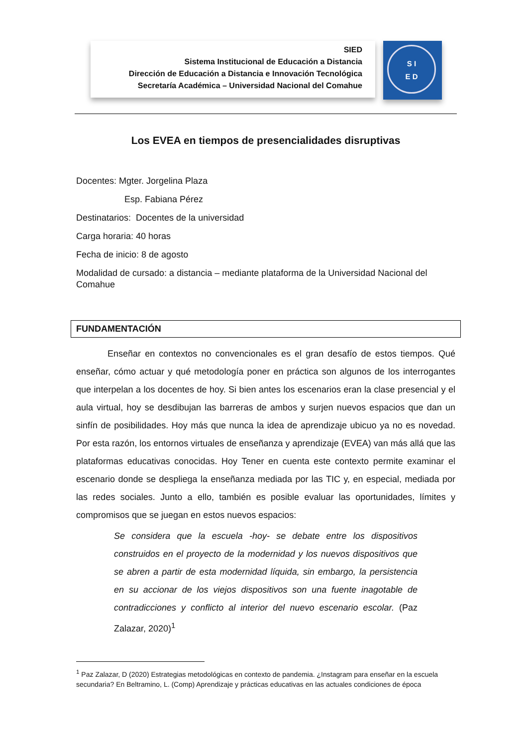SIED
Sistema Institucional de Educación a Distancia
Dirección de Educación a Distancia e Innovación Tecnológica
Secretaría Académica – Universidad Nacional del Comahue
S I
E D
Los EVEA en tiempos de presencialidades disruptivas
Docentes: Mgter. Jorgelina Plaza
Esp. Fabiana Pérez
Destinatarios: Docentes de la universidad
Carga horaria: 40 horas
Fecha de inicio: 8 de agosto
Modalidad de cursado: a distancia – mediante plataforma de la Universidad Nacional del Comahue
FUNDAMENTACIÓN
Enseñar en contextos no convencionales es el gran desafío de estos tiempos. Qué enseñar, cómo actuar y qué metodología poner en práctica son algunos de los interrogantes que interpelan a los docentes de hoy. Si bien antes los escenarios eran la clase presencial y el aula virtual, hoy se desdibujan las barreras de ambos y surjen nuevos espacios que dan un sinfín de posibilidades. Hoy más que nunca la idea de aprendizaje ubicuo ya no es novedad. Por esta razón, los entornos virtuales de enseñanza y aprendizaje (EVEA) van más allá que las plataformas educativas conocidas. Hoy Tener en cuenta este contexto permite examinar el escenario donde se despliega la enseñanza mediada por las TIC y, en especial, mediada por las redes sociales. Junto a ello, también es posible evaluar las oportunidades, límites y compromisos que se juegan en estos nuevos espacios:
Se considera que la escuela -hoy- se debate entre los dispositivos construidos en el proyecto de la modernidad y los nuevos dispositivos que se abren a partir de esta modernidad líquida, sin embargo, la persistencia en su accionar de los viejos dispositivos son una fuente inagotable de contradicciones y conflicto al interior del nuevo escenario escolar. (Paz Zalazar, 2020)<sup>1</sup>
<sup>1</sup> Paz Zalazar, D (2020) Estrategias metodológicas en contexto de pandemia. ¿Instagram para enseñar en la escuela secundaria? En Beltramino, L. (Comp) Aprendizaje y prácticas educativas en las actuales condiciones de época